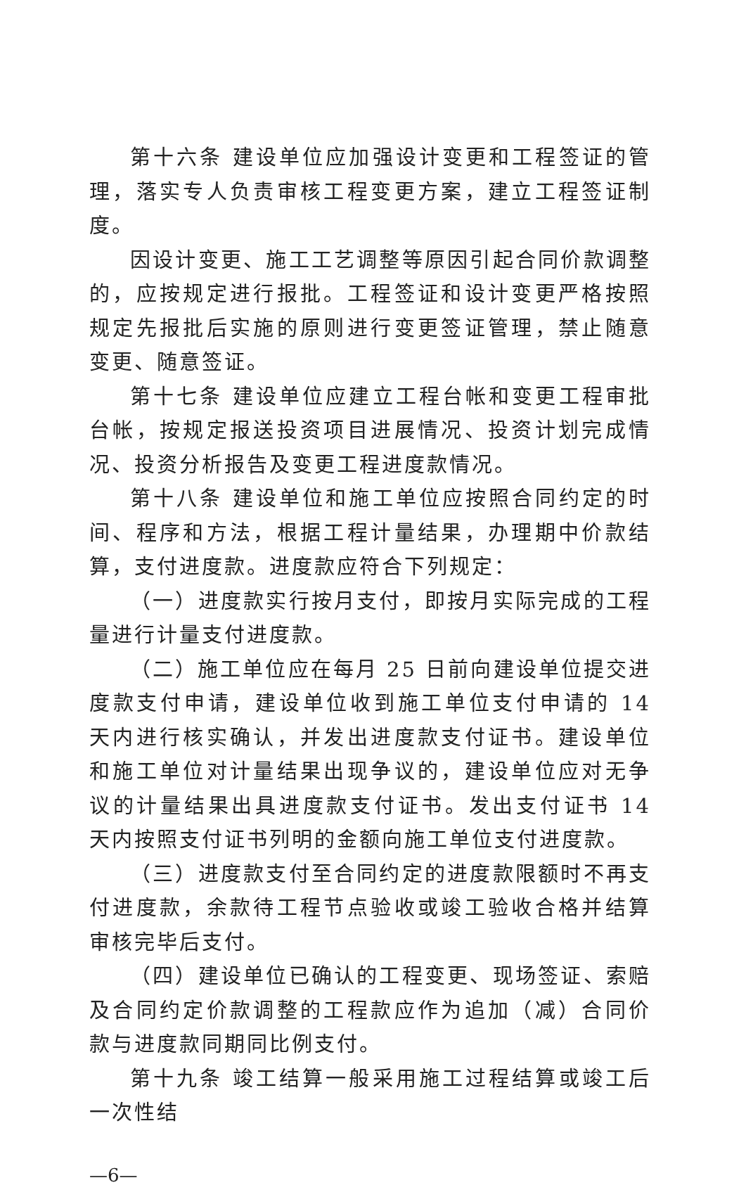第十六条 建设单位应加强设计变更和工程签证的管理，落实专人负责审核工程变更方案，建立工程签证制度。
因设计变更、施工工艺调整等原因引起合同价款调整的，应按规定进行报批。工程签证和设计变更严格按照规定先报批后实施的原则进行变更签证管理，禁止随意变更、随意签证。
第十七条 建设单位应建立工程台帐和变更工程审批台帐，按规定报送投资项目进展情况、投资计划完成情况、投资分析报告及变更工程进度款情况。
第十八条 建设单位和施工单位应按照合同约定的时间、程序和方法，根据工程计量结果，办理期中价款结算，支付进度款。进度款应符合下列规定：
（一）进度款实行按月支付，即按月实际完成的工程量进行计量支付进度款。
（二）施工单位应在每月 25 日前向建设单位提交进度款支付申请，建设单位收到施工单位支付申请的 14 天内进行核实确认，并发出进度款支付证书。建设单位和施工单位对计量结果出现争议的，建设单位应对无争议的计量结果出具进度款支付证书。发出支付证书 14 天内按照支付证书列明的金额向施工单位支付进度款。
（三）进度款支付至合同约定的进度款限额时不再支付进度款，余款待工程节点验收或竣工验收合格并结算审核完毕后支付。
（四）建设单位已确认的工程变更、现场签证、索赔及合同约定价款调整的工程款应作为追加（减）合同价款与进度款同期同比例支付。
第十九条 竣工结算一般采用施工过程结算或竣工后一次性结
—6—